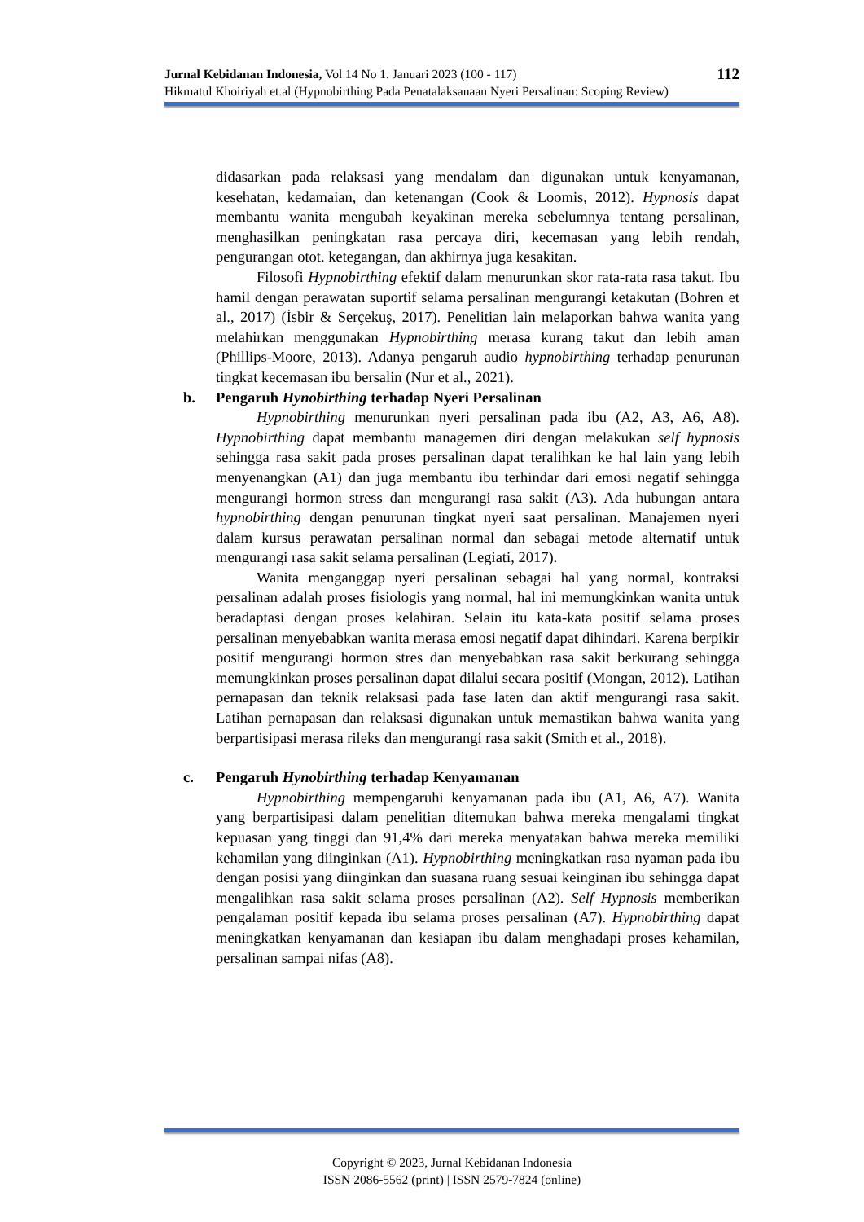Jurnal Kebidanan Indonesia, Vol 14 No 1. Januari 2023 (100 - 117) 112
Hikmatul Khoiriyah et.al (Hypnobirthing Pada Penatalaksanaan Nyeri Persalinan: Scoping Review)
didasarkan pada relaksasi yang mendalam dan digunakan untuk kenyamanan, kesehatan, kedamaian, dan ketenangan (Cook & Loomis, 2012). Hypnosis dapat membantu wanita mengubah keyakinan mereka sebelumnya tentang persalinan, menghasilkan peningkatan rasa percaya diri, kecemasan yang lebih rendah, pengurangan otot. ketegangan, dan akhirnya juga kesakitan.
Filosofi Hypnobirthing efektif dalam menurunkan skor rata-rata rasa takut. Ibu hamil dengan perawatan suportif selama persalinan mengurangi ketakutan (Bohren et al., 2017) (İsbir & Serçekuş, 2017). Penelitian lain melaporkan bahwa wanita yang melahirkan menggunakan Hypnobirthing merasa kurang takut dan lebih aman (Phillips-Moore, 2013). Adanya pengaruh audio hypnobirthing terhadap penurunan tingkat kecemasan ibu bersalin (Nur et al., 2021).
b. Pengaruh Hynobirthing terhadap Nyeri Persalinan
Hypnobirthing menurunkan nyeri persalinan pada ibu (A2, A3, A6, A8). Hypnobirthing dapat membantu managemen diri dengan melakukan self hypnosis sehingga rasa sakit pada proses persalinan dapat teralihkan ke hal lain yang lebih menyenangkan (A1) dan juga membantu ibu terhindar dari emosi negatif sehingga mengurangi hormon stress dan mengurangi rasa sakit (A3). Ada hubungan antara hypnobirthing dengan penurunan tingkat nyeri saat persalinan. Manajemen nyeri dalam kursus perawatan persalinan normal dan sebagai metode alternatif untuk mengurangi rasa sakit selama persalinan (Legiati, 2017).
Wanita menganggap nyeri persalinan sebagai hal yang normal, kontraksi persalinan adalah proses fisiologis yang normal, hal ini memungkinkan wanita untuk beradaptasi dengan proses kelahiran. Selain itu kata-kata positif selama proses persalinan menyebabkan wanita merasa emosi negatif dapat dihindari. Karena berpikir positif mengurangi hormon stres dan menyebabkan rasa sakit berkurang sehingga memungkinkan proses persalinan dapat dilalui secara positif (Mongan, 2012). Latihan pernapasan dan teknik relaksasi pada fase laten dan aktif mengurangi rasa sakit. Latihan pernapasan dan relaksasi digunakan untuk memastikan bahwa wanita yang berpartisipasi merasa rileks dan mengurangi rasa sakit (Smith et al., 2018).
c. Pengaruh Hynobirthing terhadap Kenyamanan
Hypnobirthing mempengaruhi kenyamanan pada ibu (A1, A6, A7). Wanita yang berpartisipasi dalam penelitian ditemukan bahwa mereka mengalami tingkat kepuasan yang tinggi dan 91,4% dari mereka menyatakan bahwa mereka memiliki kehamilan yang diinginkan (A1). Hypnobirthing meningkatkan rasa nyaman pada ibu dengan posisi yang diinginkan dan suasana ruang sesuai keinginan ibu sehingga dapat mengalihkan rasa sakit selama proses persalinan (A2). Self Hypnosis memberikan pengalaman positif kepada ibu selama proses persalinan (A7). Hypnobirthing dapat meningkatkan kenyamanan dan kesiapan ibu dalam menghadapi proses kehamilan, persalinan sampai nifas (A8).
Copyright © 2023, Jurnal Kebidanan Indonesia
ISSN 2086-5562 (print) | ISSN 2579-7824 (online)